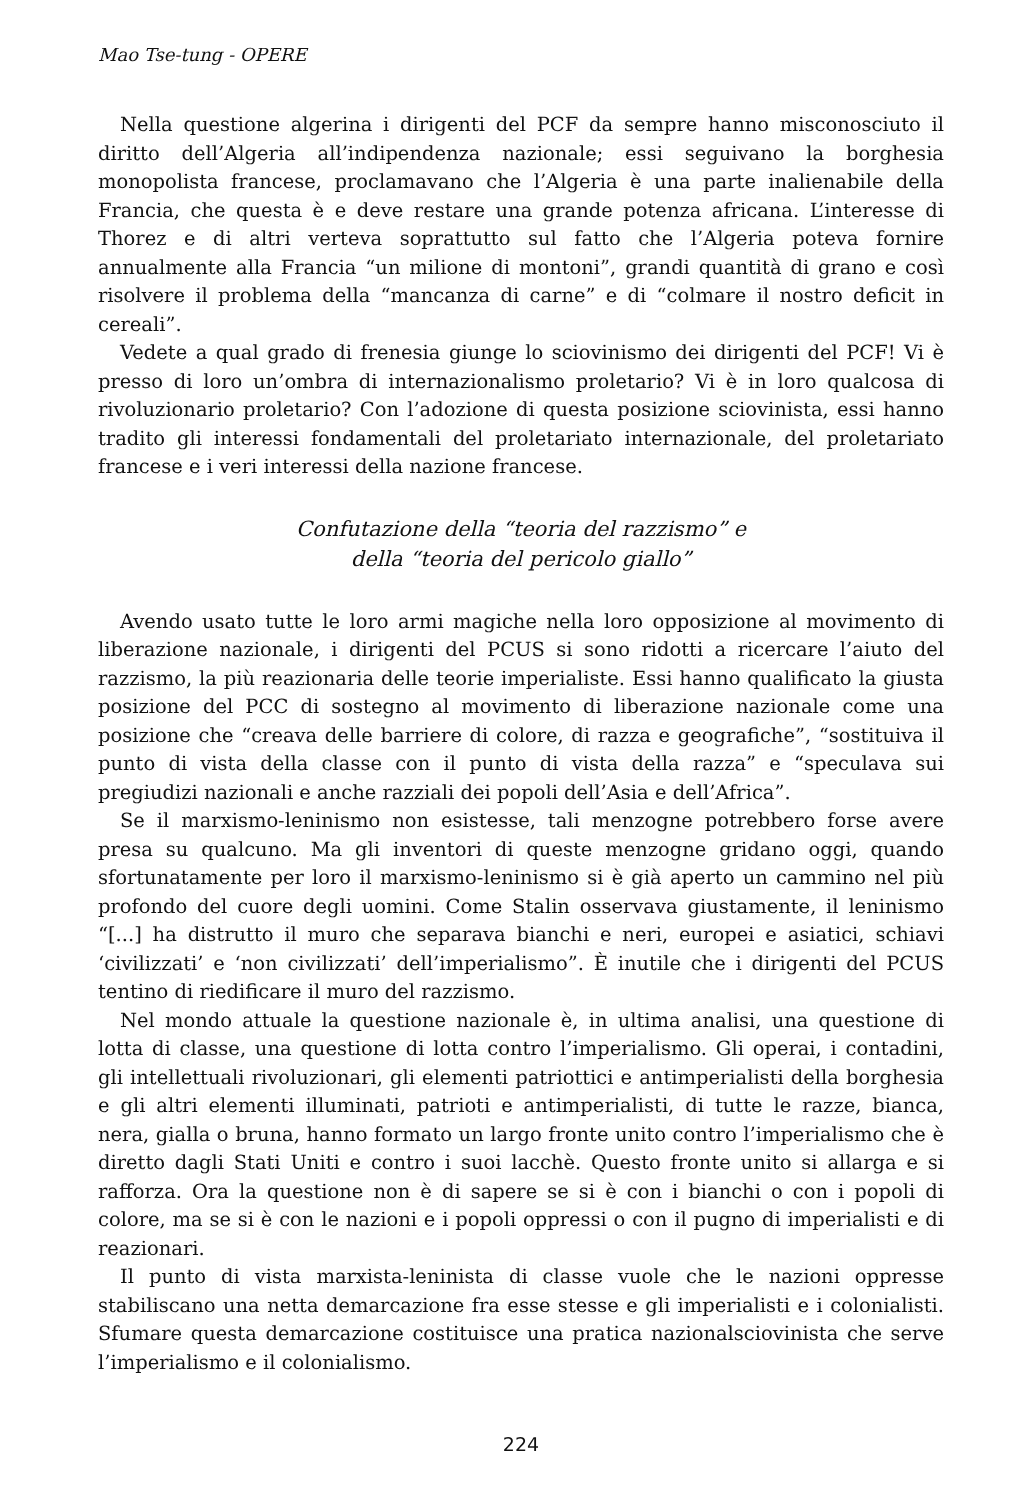Mao Tse-tung - OPERE
Nella questione algerina i dirigenti del PCF da sempre hanno misconosciuto il diritto dell’Algeria all’indipendenza nazionale; essi seguivano la borghesia monopolista francese, proclamavano che l’Algeria è una parte inalienabile della Francia, che questa è e deve restare una grande potenza africana. L’interesse di Thorez e di altri verteva soprattutto sul fatto che l’Algeria poteva fornire annualmente alla Francia “un milione di montoni”, grandi quantità di grano e così risolvere il problema della “mancanza di carne” e di “colmare il nostro deficit in cereali”.
Vedete a qual grado di frenesia giunge lo sciovinismo dei dirigenti del PCF! Vi è presso di loro un’ombra di internazionalismo proletario? Vi è in loro qualcosa di rivoluzionario proletario? Con l’adozione di questa posizione sciovinista, essi hanno tradito gli interessi fondamentali del proletariato internazionale, del proletariato francese e i veri interessi della nazione francese.
Confutazione della “teoria del razzismo” e
della “teoria del pericolo giallo”
Avendo usato tutte le loro armi magiche nella loro opposizione al movimento di liberazione nazionale, i dirigenti del PCUS si sono ridotti a ricercare l’aiuto del razzismo, la più reazionaria delle teorie imperialiste. Essi hanno qualificato la giusta posizione del PCC di sostegno al movimento di liberazione nazionale come una posizione che “creava delle barriere di colore, di razza e geografiche”, “sostituiva il punto di vista della classe con il punto di vista della razza” e “speculava sui pregiudizi nazionali e anche razziali dei popoli dell’Asia e dell’Africa”.
Se il marxismo-leninismo non esistesse, tali menzogne potrebbero forse avere presa su qualcuno. Ma gli inventori di queste menzogne gridano oggi, quando sfortunatamente per loro il marxismo-leninismo si è già aperto un cammino nel più profondo del cuore degli uomini. Come Stalin osservava giustamente, il leninismo “[...] ha distrutto il muro che separava bianchi e neri, europei e asiatici, schiavi ‘civilizzati’ e ‘non civilizzati’ dell’imperialismo”. È inutile che i dirigenti del PCUS tentino di riedificare il muro del razzismo.
Nel mondo attuale la questione nazionale è, in ultima analisi, una questione di lotta di classe, una questione di lotta contro l’imperialismo. Gli operai, i contadini, gli intellettuali rivoluzionari, gli elementi patriottici e antimperialisti della borghesia e gli altri elementi illuminati, patrioti e antimperialisti, di tutte le razze, bianca, nera, gialla o bruna, hanno formato un largo fronte unito contro l’imperialismo che è diretto dagli Stati Uniti e contro i suoi lacchè. Questo fronte unito si allarga e si rafforza. Ora la questione non è di sapere se si è con i bianchi o con i popoli di colore, ma se si è con le nazioni e i popoli oppressi o con il pugno di imperialisti e di reazionari.
Il punto di vista marxista-leninista di classe vuole che le nazioni oppresse stabiliscano una netta demarcazione fra esse stesse e gli imperialisti e i colonialisti. Sfumare questa demarcazione costituisce una pratica nazionalsciovinista che serve l’imperialismo e il colonialismo.
224